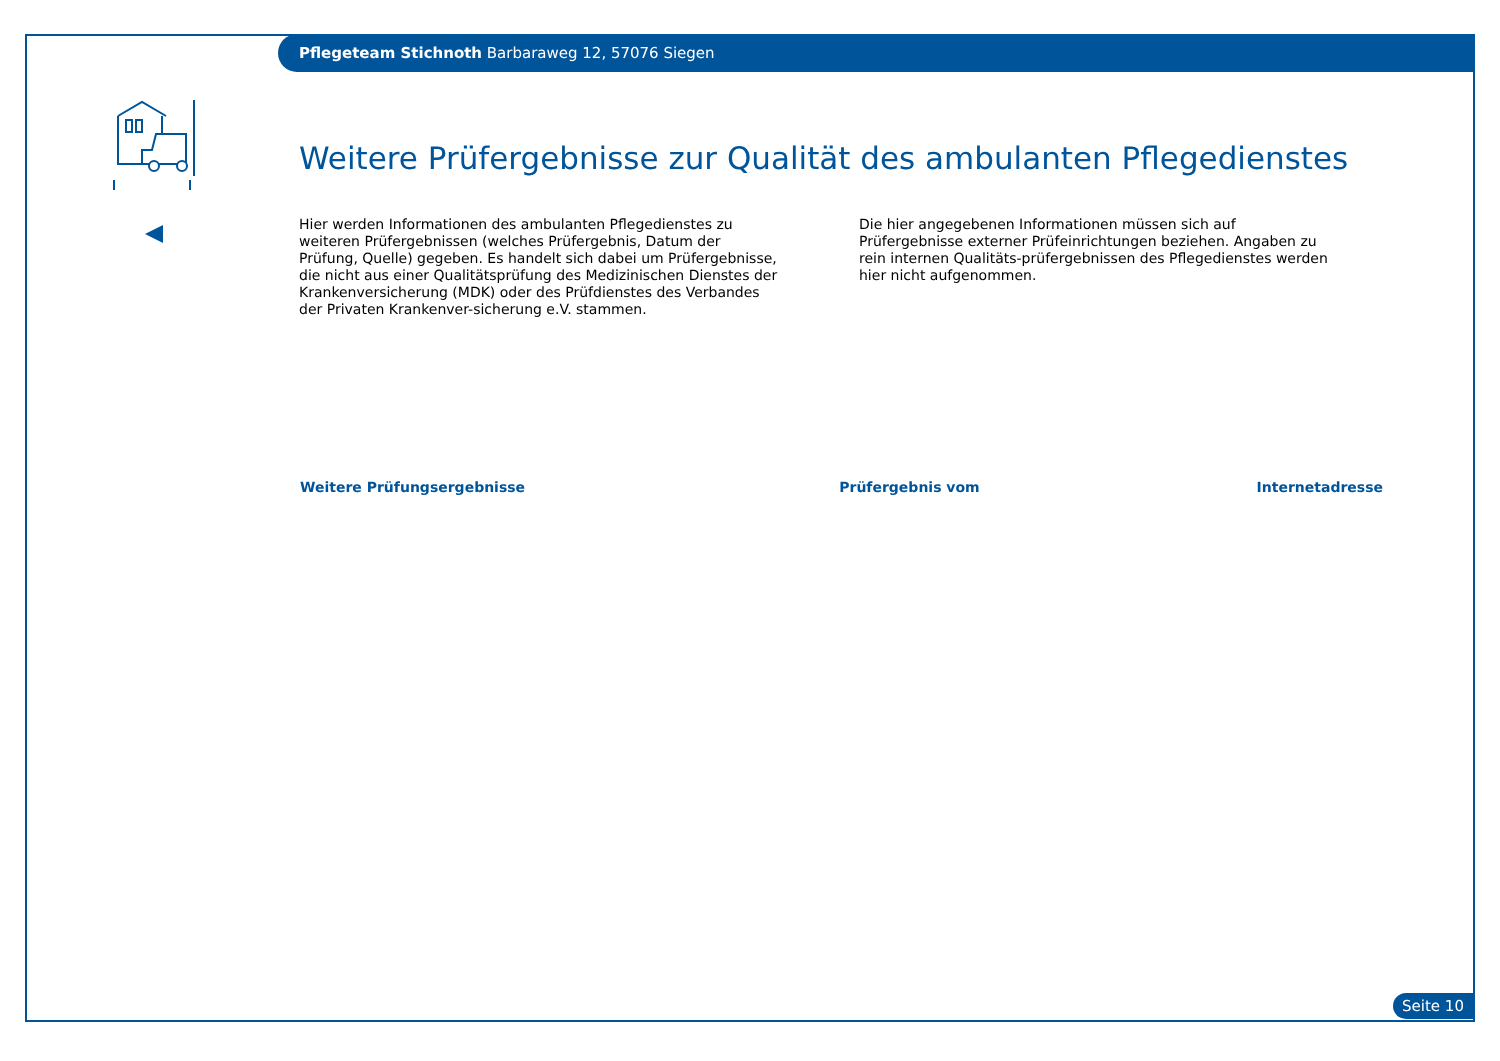Pflegeteam Stichnoth Barbaraweg 12, 57076 Siegen
Weitere Prüfergebnisse zur Qualität des ambulanten Pflegedienstes
Hier werden Informationen des ambulanten Pflegedienstes zu weiteren Prüfergebnissen (welches Prüfergebnis, Datum der Prüfung, Quelle) gegeben. Es handelt sich dabei um Prüfergebnisse, die nicht aus einer Qualitätsprüfung des Medizinischen Dienstes der Krankenversicherung (MDK) oder des Prüfdienstes des Verbandes der Privaten Krankenver-sicherung e.V. stammen.
Die hier angegebenen Informationen müssen sich auf Prüfergebnisse externer Prüfeinrichtungen beziehen. Angaben zu rein internen Qualitäts-prüfergebnissen des Pflegedienstes werden hier nicht aufgenommen.
| Weitere Prüfungsergebnisse | Prüfergebnis vom | Internetadresse |
| --- | --- | --- |
Seite 10